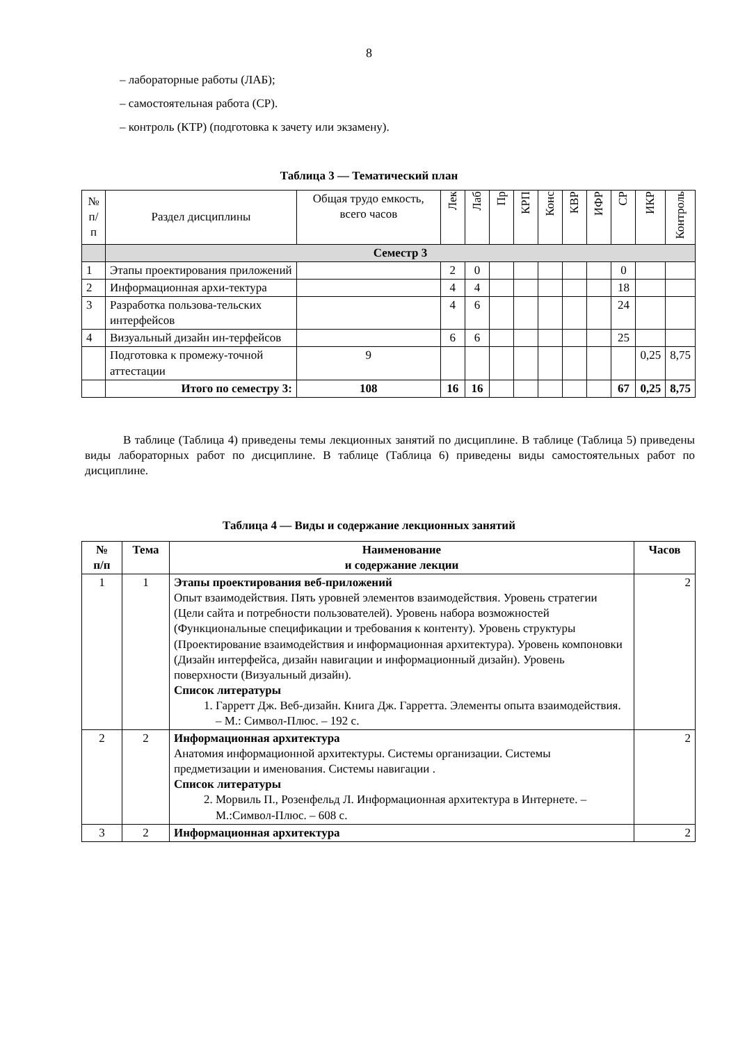8
– лабораторные работы (ЛАБ);
– самостоятельная работа (СР).
– контроль (КТР) (подготовка к зачету или экзамену).
Таблица 3 — Тематический план
| № п/п | Раздел дисциплины | Общая трудо емкость, всего часов | Лек | Лаб | Пр | КРП | Конс | КВР | ИФР | СР | ИКР | Контроль |
| --- | --- | --- | --- | --- | --- | --- | --- | --- | --- | --- | --- | --- |
| | Семестр 3 | | | | | | | | | | | |
| 1 | Этапы проектирования приложений | | 2 | 0 | | | | | | 0 | | |
| 2 | Информационная архи-тектура | | 4 | 4 | | | | | | 18 | | |
| 3 | Разработка пользова-тельских интерфейсов | | 4 | 6 | | | | | | 24 | | |
| 4 | Визуальный дизайн ин-терфейсов | | 6 | 6 | | | | | | 25 | | |
| | Подготовка к промежу-точной аттестации | 9 | | | | | | | | | 0,25 | 8,75 |
| | Итого по семестру 3: | 108 | 16 | 16 | | | | | | 67 | 0,25 | 8,75 |
В таблице (Таблица 4) приведены темы лекционных занятий по дисциплине. В таблице (Таблица 5) приведены виды лабораторных работ по дисциплине. В таблице (Таблица 6) приведены виды самостоятельных работ по дисциплине.
Таблица 4 — Виды и содержание лекционных занятий
| № п/п | Тема | Наименование и содержание лекции | Часов |
| --- | --- | --- | --- |
| 1 | 1 | Этапы проектирования веб-приложений Опыт взаимодействия. Пять уровней элементов взаимодействия. Уровень стратегии (Цели сайта и потребности пользователей). Уровень набора возможностей (Функциональные спецификации и требования к контенту). Уровень структуры (Проектирование взаимодействия и информационная архитектура). Уровень компоновки (Дизайн интерфейса, дизайн навигации и информационный дизайн). Уровень поверхности (Визуальный дизайн). Список литературы 1. Гарретт Дж. Веб-дизайн. Книга Дж. Гарретта. Элементы опыта взаимодействия. – М.: Символ-Плюс. – 192 с. | 2 |
| 2 | 2 | Информационная архитектура Анатомия информационной архитектуры. Системы организации. Системы предметизации и именования. Системы навигации . Список литературы 2. Морвиль П., Розенфельд Л. Информационная архитектура в Интернете. – М.:Символ-Плюс. – 608 с. | 2 |
| 3 | 2 | Информационная архитектура | 2 |